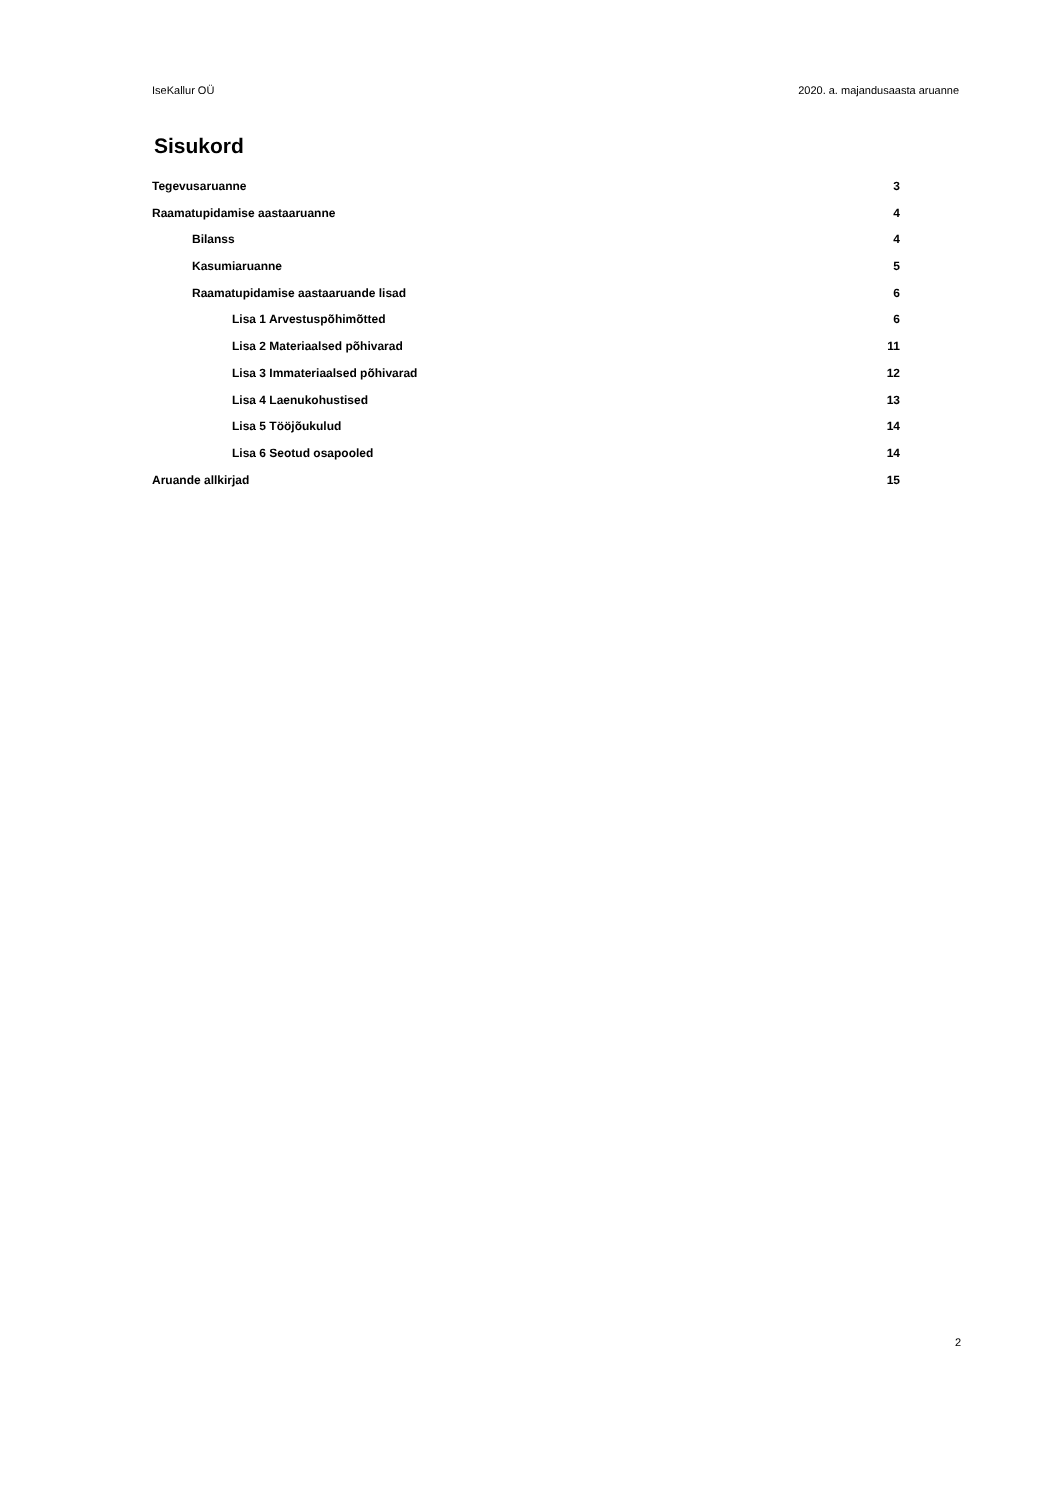IseKallur OÜ 2020. a. majandusaasta aruanne
Sisukord
Tegevusaruanne 3
Raamatupidamise aastaaruanne 4
Bilanss 4
Kasumiaruanne 5
Raamatupidamise aastaaruande lisad 6
Lisa 1 Arvestuspõhimõtted 6
Lisa 2 Materiaalsed põhivarad 11
Lisa 3 Immateriaalsed põhivarad 12
Lisa 4 Laenukohustised 13
Lisa 5 Tööjõukulud 14
Lisa 6 Seotud osapooled 14
Aruande allkirjad 15
2